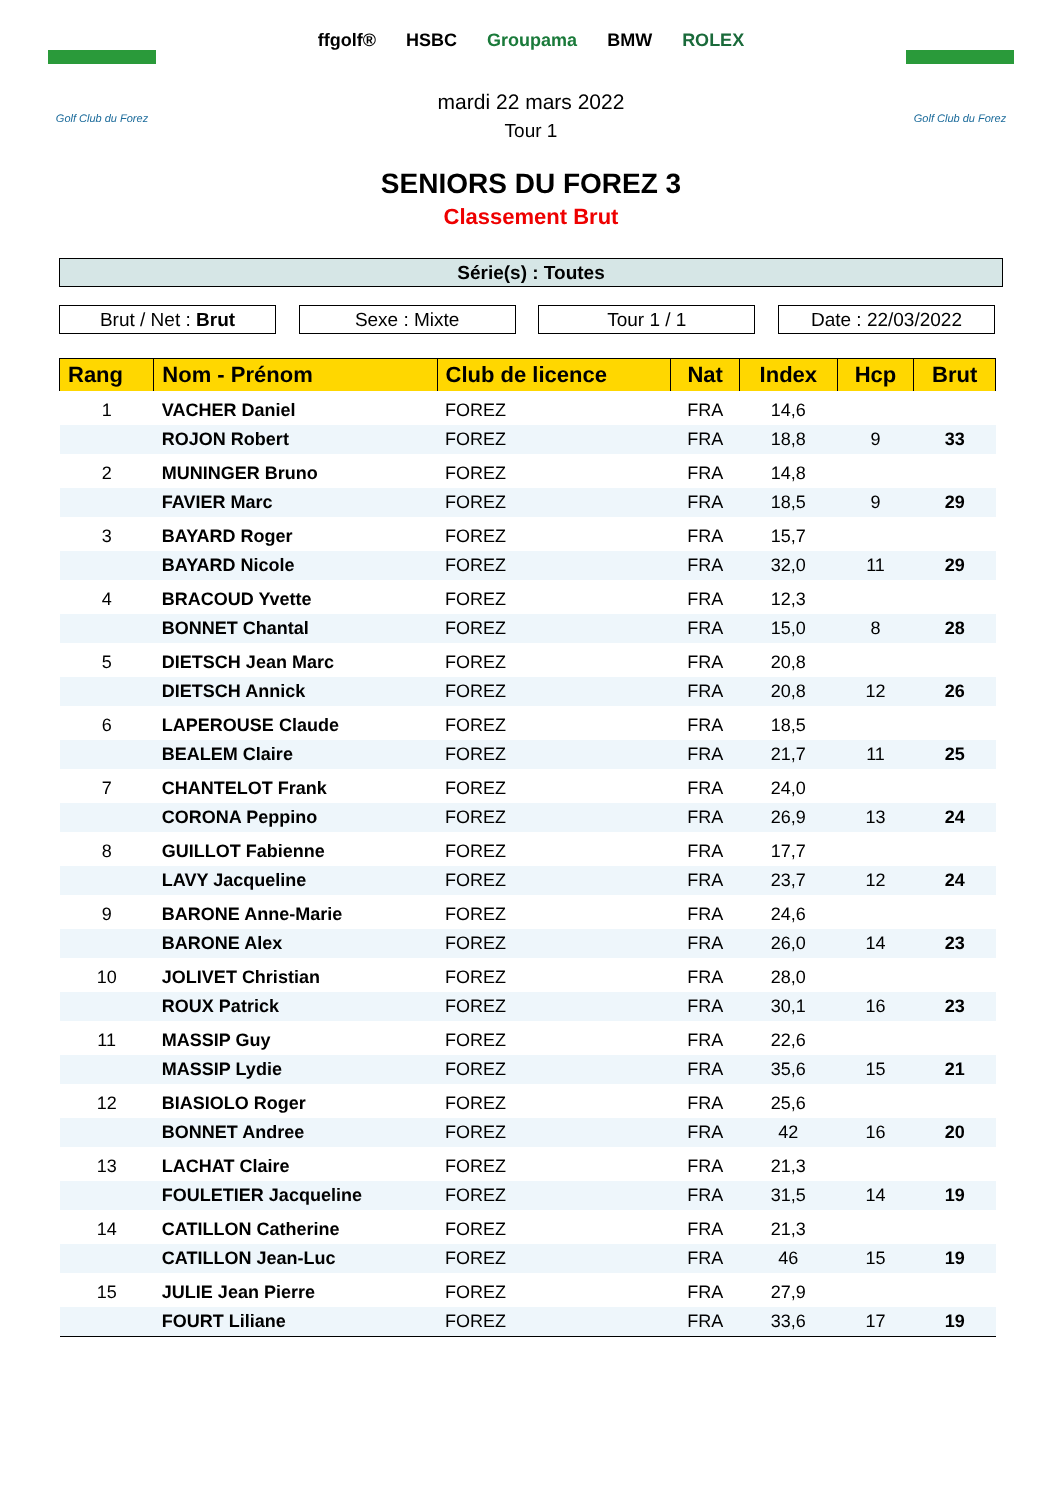Golf Club du Forez
ffgolf® HSBC Groupama BMW ROLEX
Golf Club du Forez
mardi 22 mars 2022
Tour 1
SENIORS DU FOREZ 3
Classement Brut
Série(s) : Toutes
Brut / Net : Brut Sexe : Mixte Tour 1 / 1 Date : 22/03/2022
| Rang | Nom - Prénom | Club de licence | Nat | Index | Hcp | Brut |
| --- | --- | --- | --- | --- | --- | --- |
| 1 | VACHER Daniel | FOREZ | FRA | 14,6 | | |
| | ROJON Robert | FOREZ | FRA | 18,8 | 9 | 33 |
| 2 | MUNINGER Bruno | FOREZ | FRA | 14,8 | | |
| | FAVIER Marc | FOREZ | FRA | 18,5 | 9 | 29 |
| 3 | BAYARD Roger | FOREZ | FRA | 15,7 | | |
| | BAYARD Nicole | FOREZ | FRA | 32,0 | 11 | 29 |
| 4 | BRACOUD Yvette | FOREZ | FRA | 12,3 | | |
| | BONNET Chantal | FOREZ | FRA | 15,0 | 8 | 28 |
| 5 | DIETSCH Jean Marc | FOREZ | FRA | 20,8 | | |
| | DIETSCH Annick | FOREZ | FRA | 20,8 | 12 | 26 |
| 6 | LAPEROUSE Claude | FOREZ | FRA | 18,5 | | |
| | BEALEM Claire | FOREZ | FRA | 21,7 | 11 | 25 |
| 7 | CHANTELOT Frank | FOREZ | FRA | 24,0 | | |
| | CORONA Peppino | FOREZ | FRA | 26,9 | 13 | 24 |
| 8 | GUILLOT Fabienne | FOREZ | FRA | 17,7 | | |
| | LAVY Jacqueline | FOREZ | FRA | 23,7 | 12 | 24 |
| 9 | BARONE Anne-Marie | FOREZ | FRA | 24,6 | | |
| | BARONE Alex | FOREZ | FRA | 26,0 | 14 | 23 |
| 10 | JOLIVET Christian | FOREZ | FRA | 28,0 | | |
| | ROUX Patrick | FOREZ | FRA | 30,1 | 16 | 23 |
| 11 | MASSIP Guy | FOREZ | FRA | 22,6 | | |
| | MASSIP Lydie | FOREZ | FRA | 35,6 | 15 | 21 |
| 12 | BIASIOLO Roger | FOREZ | FRA | 25,6 | | |
| | BONNET Andree | FOREZ | FRA | 42 | 16 | 20 |
| 13 | LACHAT Claire | FOREZ | FRA | 21,3 | | |
| | FOULETIER Jacqueline | FOREZ | FRA | 31,5 | 14 | 19 |
| 14 | CATILLON Catherine | FOREZ | FRA | 21,3 | | |
| | CATILLON Jean-Luc | FOREZ | FRA | 46 | 15 | 19 |
| 15 | JULIE Jean Pierre | FOREZ | FRA | 27,9 | | |
| | FOURT Liliane | FOREZ | FRA | 33,6 | 17 | 19 |